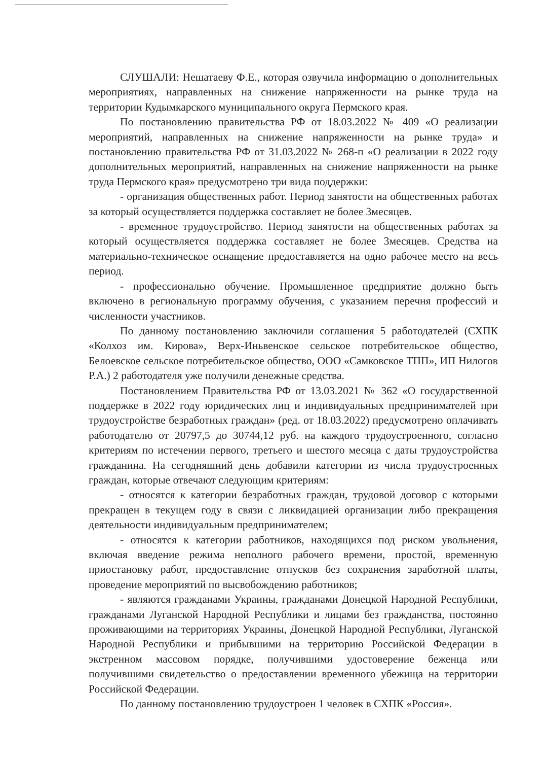СЛУШАЛИ: Нешатаеву Ф.Е., которая озвучила информацию о дополнительных мероприятиях, направленных на снижение напряженности на рынке труда на территории Кудымкарского муниципального округа Пермского края.
По постановлению правительства РФ от 18.03.2022 № 409 «О реализации мероприятий, направленных на снижение напряженности на рынке труда» и постановлению правительства РФ от 31.03.2022 № 268-п «О реализации в 2022 году дополнительных мероприятий, направленных на снижение напряженности на рынке труда Пермского края» предусмотрено три вида поддержки:
- организация общественных работ. Период занятости на общественных работах за который осуществляется поддержка составляет не более 3месяцев.
- временное трудоустройство. Период занятости на общественных работах за который осуществляется поддержка составляет не более 3месяцев. Средства на материально-техническое оснащение предоставляется на одно рабочее место на весь период.
- профессионально обучение. Промышленное предприятие должно быть включено в региональную программу обучения, с указанием перечня профессий и численности участников.
По данному постановлению заключили соглашения 5 работодателей (СХПК «Колхоз им. Кирова», Верх-Иньвенское сельское потребительское общество, Белоевское сельское потребительское общество, ООО «Самковское ТПП», ИП Нилогов Р.А.) 2 работодателя уже получили денежные средства.
Постановлением Правительства РФ от 13.03.2021 № 362 «О государственной поддержке в 2022 году юридических лиц и индивидуальных предпринимателей при трудоустройстве безработных граждан» (ред. от 18.03.2022) предусмотрено оплачивать работодателю от 20797,5 до 30744,12 руб. на каждого трудоустроенного, согласно критериям по истечении первого, третьего и шестого месяца с даты трудоустройства гражданина. На сегодняшний день добавили категории из числа трудоустроенных граждан, которые отвечают следующим критериям:
- относятся к категории безработных граждан, трудовой договор с которыми прекращен в текущем году в связи с ликвидацией организации либо прекращения деятельности индивидуальным предпринимателем;
- относятся к категории работников, находящихся под риском увольнения, включая введение режима неполного рабочего времени, простой, временную приостановку работ, предоставление отпусков без сохранения заработной платы, проведение мероприятий по высвобождению работников;
- являются гражданами Украины, гражданами Донецкой Народной Республики, гражданами Луганской Народной Республики и лицами без гражданства, постоянно проживающими на территориях Украины, Донецкой Народной Республики, Луганской Народной Республики и прибывшими на территорию Российской Федерации в экстренном массовом порядке, получившими удостоверение беженца или получившими свидетельство о предоставлении временного убежища на территории Российской Федерации.
По данному постановлению трудоустроен 1 человек в СХПК «Россия».